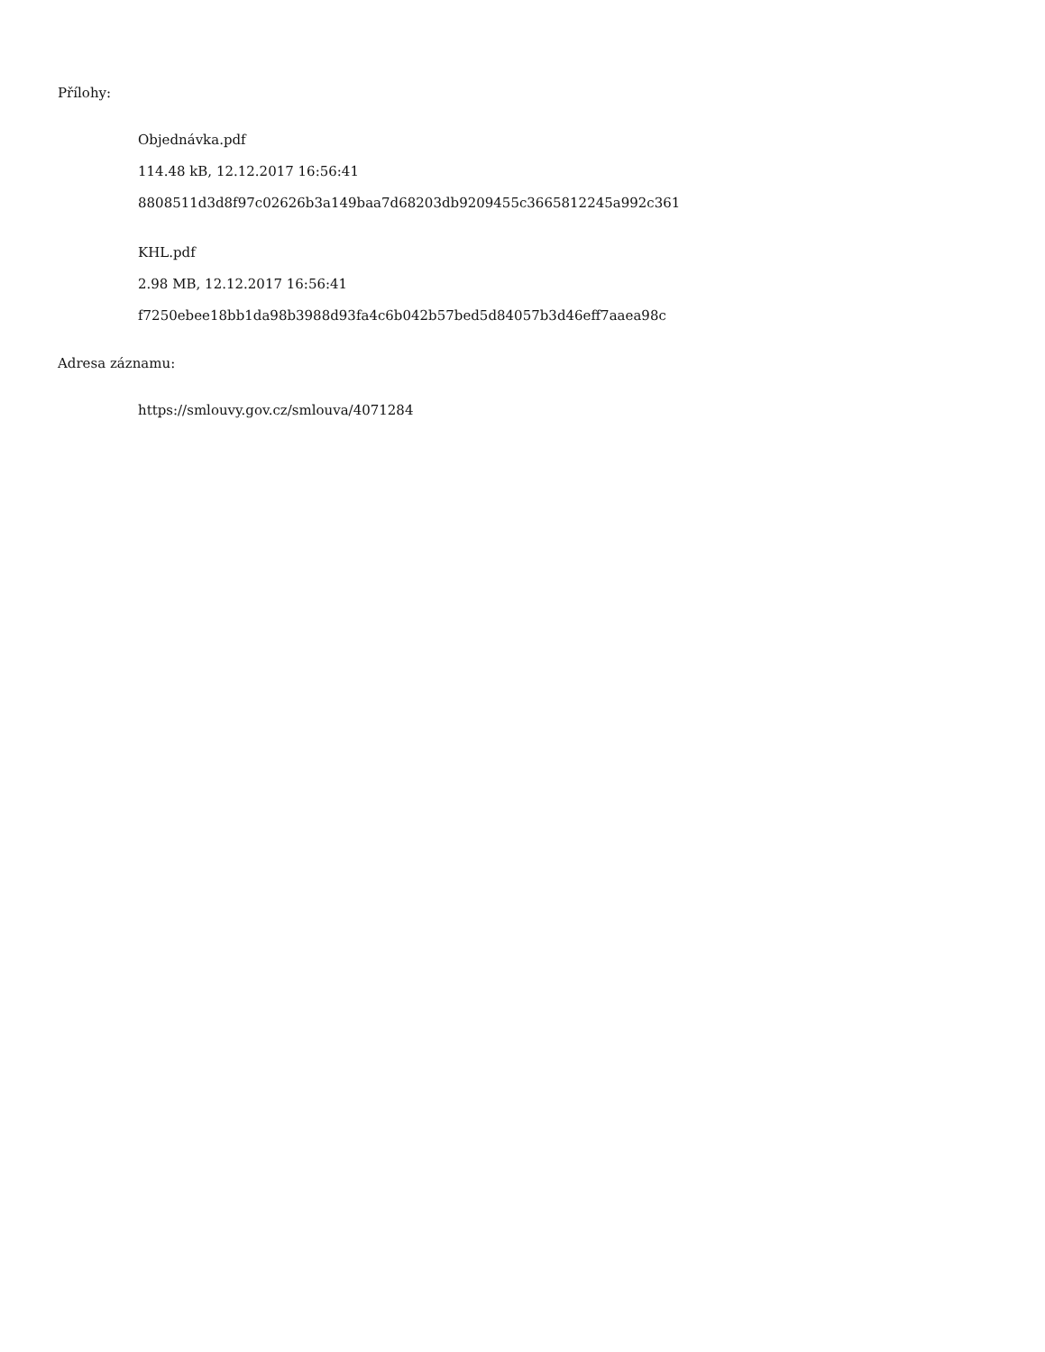Přílohy:
Objednávka.pdf
114.48 kB, 12.12.2017 16:56:41
8808511d3d8f97c02626b3a149baa7d68203db9209455c3665812245a992c361
KHL.pdf
2.98 MB, 12.12.2017 16:56:41
f7250ebee18bb1da98b3988d93fa4c6b042b57bed5d84057b3d46eff7aaea98c
Adresa záznamu:
https://smlouvy.gov.cz/smlouva/4071284